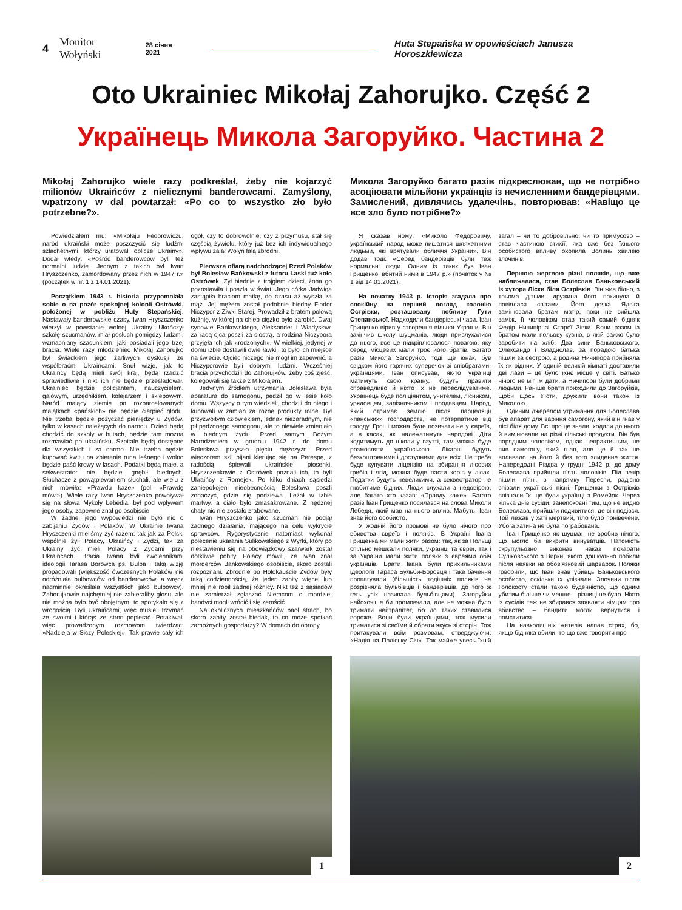4 Monitor Wołyński 28 січня 2021 Huta Stepańska w opowieściach Janusza Horoszkiewicza
Oto Ukrainiec Mikołaj Zahorujko. Część 2
Українець Микола Загоруйко. Частина 2
Mikołaj Zahorujko wiele razy podkreślał, żeby nie kojarzyć milionów Ukraińców z nielicznymi banderowcami. Zamyślony, wpatrzony w dal powtarzał: «Po co to wszystko zło było potrzebne?».
Микола Загоруйко багато разів підкреслював, що не потрібно асоціювати мільйони українців із нечисленними бандерівцями. Замислений, дивлячись удалечінь, повторював: «Навіщо це все зло було потрібне?»
Powiedziałem mu: «Mikołaju Fedorowiczu, naród ukraiński może poszczycić się ludźmi szlachetnymi, którzy uratowali oblicze Ukrainy». Dodał wtedy: «Pośród banderowców byli też normalni ludzie. Jednym z takich był Iwan Hryszczenko, zamordowany przez nich w 1947 r.» (początek w nr. 1 z 14.01.2021).
Początkiem 1943 r. historia przypomniała sobie o na pozór spokojnej kolonii Ostrówki, położonej w pobliżu Huty Stepańskiej. Nastawały banderowskie czasy. Iwan Hryszczenko wierzył w powstanie wolnej Ukrainy. Ukończył szkołę szucmanów, miał posłuch pomiędzy ludźmi, wzmacniany szacunkiem, jaki posiadali jego trzej bracia. Wiele razy młodzieniec Mikołaj Zahorujko był świadkiem jego żarliwych dyskusji ze współbraćmi Ukraińcami. Snuł wizje, jak to Ukraińcy będą mieli swój kraj, będą rządzić sprawiedliwie i nikt ich nie będzie prześladował. Ukrainiec będzie policjantem, nauczycielem, gajowym, urzędnikiem, kolejarzem i sklepowym. Naród mający ziemię po rozparcelowanych majątkach «pańskich» nie będzie cierpieć głodu. Nie trzeba będzie pożyczać pieniędzy u Żydów, tylko w kasach należących do narodu. Dzieci będą chodzić do szkoły w butach, będzie tam można rozmawiać po ukraińsku. Szpitale będą dostępne dla wszystkich i za darmo. Nie trzeba będzie kupować kwitu na zbieranie runa leśnego i wolno będzie paść krowy w lasach. Podatki będą małe, a sekwestrator nie będzie gnębił biednych. Słuchacze z powątpiewaniem słuchali, ale wielu z nich mówiło: «Prawdu każe» (pol. «Prawdę mówi»). Wiele razy Iwan Hryszczenko powoływał się na słowa Mykoły Łebedia, był pod wpływem jego osoby, zapewne znał go osobiście.
W żadnej jego wypowiedzi nie było nic o zabijaniu Żydów i Polaków. W Ukrainie Iwana Hryszczenki mieliśmy żyć razem: tak jak za Polski wspólnie żyli Polacy, Ukraińcy i Żydzi, tak za Ukrainy żyć mieli Polacy z Żydami przy Ukraińcach. Bracia Iwana byli zwolennikami ideologii Tarasa Borowca ps. Bulba i taką wizję propagowali (większość ówczesnych Polaków nie odróżniała bulbowców od banderowców, a wręcz nagminnie określała wszystkich jako bulbowcy). Zahorujkowie najchętniej nie zabieraliby głosu, ale nie można było być obojętnym, to spotykało się z wrogością. Byli Ukraińcami, więc musieli trzymać ze swoimi i którąś ze stron popierać. Potakiwali więc prowadzonym rozmowom twierdząc: «Nadzieja w Siczy Poleskiej». Tak prawie cały ich ogół, czy to dobrowolnie, czy z przymusu, stał się częścią żywiołu, który już bez ich indywidualnego wpływu zalał Wołyń falą zbrodni.
Pierwszą ofiarą nadchodzącej Rzezi Polaków był Bolesław Bańkowski z futoru Laski tuż koło Ostrówek. Żył biednie z trojgiem dzieci, żona go pozostawiła i poszła w świat. Jego córka Jadwiga zastąpiła braciom matkę, do czasu aż wyszła za mąż. Jej mężem został podobnie biedny Fiodor Niczypor z Ziwki Starej. Prowadził z bratem polową kuźnię, w której na chleb ciężko było zarobić. Dwaj synowie Bańkowskiego, Aleksander i Władysław, za radą ojca poszli za siostrą, a rodzina Niczypora przyjęła ich jak «rodzonych». W wielkiej, jedynej w domu izbie dostawili dwie ławki i to było ich miejsce na świecie. Ojciec niczego nie mógł im zapewnić, a Niczyporowie byli dobrymi ludźmi. Wcześniej bracia przychodzili do Zahorujków, żeby coś zjeść, kolegowali się także z Mikołajem.
Jedynym źródłem utrzymania Bolesława była aparatura do samogonu, pędził go w lesie koło domu. Wszyscy o tym wiedzieli, chodzili do niego i kupowali w zamian za różne produkty rolne. Był przyzwoitym człowiekiem, jednak niezaradnym, nie pił pędzonego samogonu, ale to niewiele zmieniało w biednym życiu. Przed samym Bożym Narodzeniem w grudniu 1942 r. do domu Bolesława przyszło pięciu mężczyzn. Przed wieczorem szli pijani kierując się na Perespę, z radością śpiewali ukraińskie piosenki. Hryszczenkowie z Ostrówek poznali ich, to byli Ukraińcy z Romejek. Po kilku dniach sąsiedzi zaniepokojeni nieobecnością Bolesława poszli zobaczyć, gdzie się podziewa. Leżał w izbie martwy, a ciało było zmasakrowane. Z nędznej chaty nic nie zostało zrabowane.
Iwan Hryszczenko jako szucman nie podjął żadnego działania, mającego na celu wykrycie sprawców. Rygorystycznie natomiast wykonał polecenie ukarania Sulikowskiego z Wyrki, który po niestawieniu się na obowiązkowy szarwark został dotkliwie pobity. Polacy mówili, że Iwan znał morderców Bańkowskiego osobiście, skoro zostali rozpoznani. Zbrodnie po Holokauście Żydów były taką codziennością, że jeden zabity więcej lub mniej nie robił żadnej różnicy. Nikt też z sąsiadów nie zamierzał zgłaszać Niemcom o mordzie, bandyci mogli wrócić i się zemścić.
Na okolicznych mieszkańców padł strach, bo skoro zabity został biedak, to co może spotkać zamożnych gospodarzy? W domach do obrony
Я сказав йому: «Миколо Федоровичу, український народ може пишатися шляхетними людьми, які врятували обличчя України». Він додав тоді: «Серед бандерівців були теж нормальні люди. Одним із таких був Іван Грищенко, вбитий ними в 1947 р.» (початок у № 1 від 14.01.2021).
На початку 1943 р. історія згадала про спокійну на перший погляд колонію Острівки, розташовану поблизу Гути Степанської. Надходили бандерівські часи. Іван Грищенко вірив у створення вільної України. Він закінчив школу шуцманів, люди прислухалися до нього, все це підкріплювалося повагою, яку серед місцевих мали троє його братів. Багато разів Микола Загоруйко, тоді ще юнак, був свідком його гарячих суперечок зі співбратами-українцями. Іван описував, як-то українці матимуть свою країну, будуть правити справедливо й ніхто їх не переслідуватиме. Українець буде поліціянтом, учителем, лісником, урядовцем, залізничником і продавцем. Народ, який отримає землю після парцеляції «панських» господарств, не потерпатиме від голоду. Гроші можна буде позичати не у євреїв, а в касах, які належатимуть народові. Діти ходитимуть до школи у взутті, там можна буде розмовляти українською. Лікарні будуть безкоштовними і доступними для всіх. Не треба буде купувати ліцензію на збирання лісових грибів і ягід, можна буде пасти корів у лісах. Податки будуть невеликими, а секвестратор не гнобитиме бідних. Люди слухали з недовірою, але багато хто казав: «Правду каже». Багато разів Іван Грищенко посилався на слова Миколи Лебедя, який мав на нього вплив. Мабуть, Іван знав його особисто.
У жодній його промові не було нічого про вбивства євреїв і поляків. В Україні Івана Грищенка ми мали жити разом: так, як за Польщі спільно мешкали поляки, українці та євреї, так і за України мали жити поляки з євреями обіч українців. Брати Івана були прихильниками ідеології Тараса Бульби-Боровця і таке бачення пропагували (більшість тодішніх поляків не розрізняла бульбівців і бандерівців, до того ж геть усіх називала бульбівцями). Загоруйки найохочіше би промовчали, але не можна було тримати нейтралітет, бо до таких ставилися вороже. Вони були українцями, тож мусили триматися зі своїми й обрати якусь зі сторін. Тож притакували всім розмовам, стверджуючи: «Надія на Поліську Січ». Так майже увесь їхній загал – чи то добровільно, чи то примусово – став частиною стихії, яка вже без їхнього особистого впливу охопила Волинь хвилею злочинів.
Першою жертвою різні поляків, що вже наближалася, став Болеслав Баньковський із хутора Ліски біля Острівків. Він жив бідно, з трьома дітьми, дружина його покинула й повіялася світами. Його дочка Ядвіга замінювала братам матір, поки не вийшла заміж. Її чоловіком став такий самий бідняк Федір Ничипір зі Старої Зівки. Вони разом із братом мали польову кузню, в якій важко було заробити на хліб. Два сини Баньковського, Олександр і Владислав, за порадою батька пішли за сестрою, а родина Ничипора прийняла їх як рідних. У єдиній великій кімнаті доставили дві лави – це було їхнє місце у світі. Батько нічого не міг їм дати, а Ничипори були добрими людьми. Раніше брати приходили до Загоруйків, щоби щось з'їсти, дружили вони також із Миколою.
Єдиним джерелом утримання для Болеслава був апарат для варіння самогону, який він гнав у лісі біля дому. Всі про це знали, ходили до нього й вимінювали на різні сільські продукти. Він був порядним чоловіком, однак непрактичним, не пив самогону, який гнав, але це й так не впливало на його й без того злиденне життя. Напередодні Різдва у грудні 1942 р. до дому Болеслава прийшли п'ять чоловіків. Під вечір пішли, п'яні, в напрямку Переспи, радісно співали українські пісні. Грищенки з Острівків впізнали їх, це були українці з Ромейок. Через кілька днів сусіди, занепокоєні тим, що не видно Болеслава, прийшли подивитися, де він подівся. Той лежав у хаті мертвий, тіло було понівечене. Убога хатина не була пограбована.
Іван Грищенко як шуцман не зробив нічого, що могло би викрити винуватців. Натомість скрупульозно виконав наказ покарати Суліковського з Вирки, якого дошкульно побили після неявки на обов'язковий шарварок. Поляки говорили, що Іван знав убивць Баньковського особисто, оскільки їх упізнали. Злочини після Голокосту стали такою буденністю, що одним убитим більше чи менше – різниці не було. Ніхто із сусідів теж не збирався заявляти німцям про вбивство – бандити могли вернутися і помститися.
На навколишніх жителів напав страх, бо, якщо бідняка вбили, то що вже говорити про
1
2